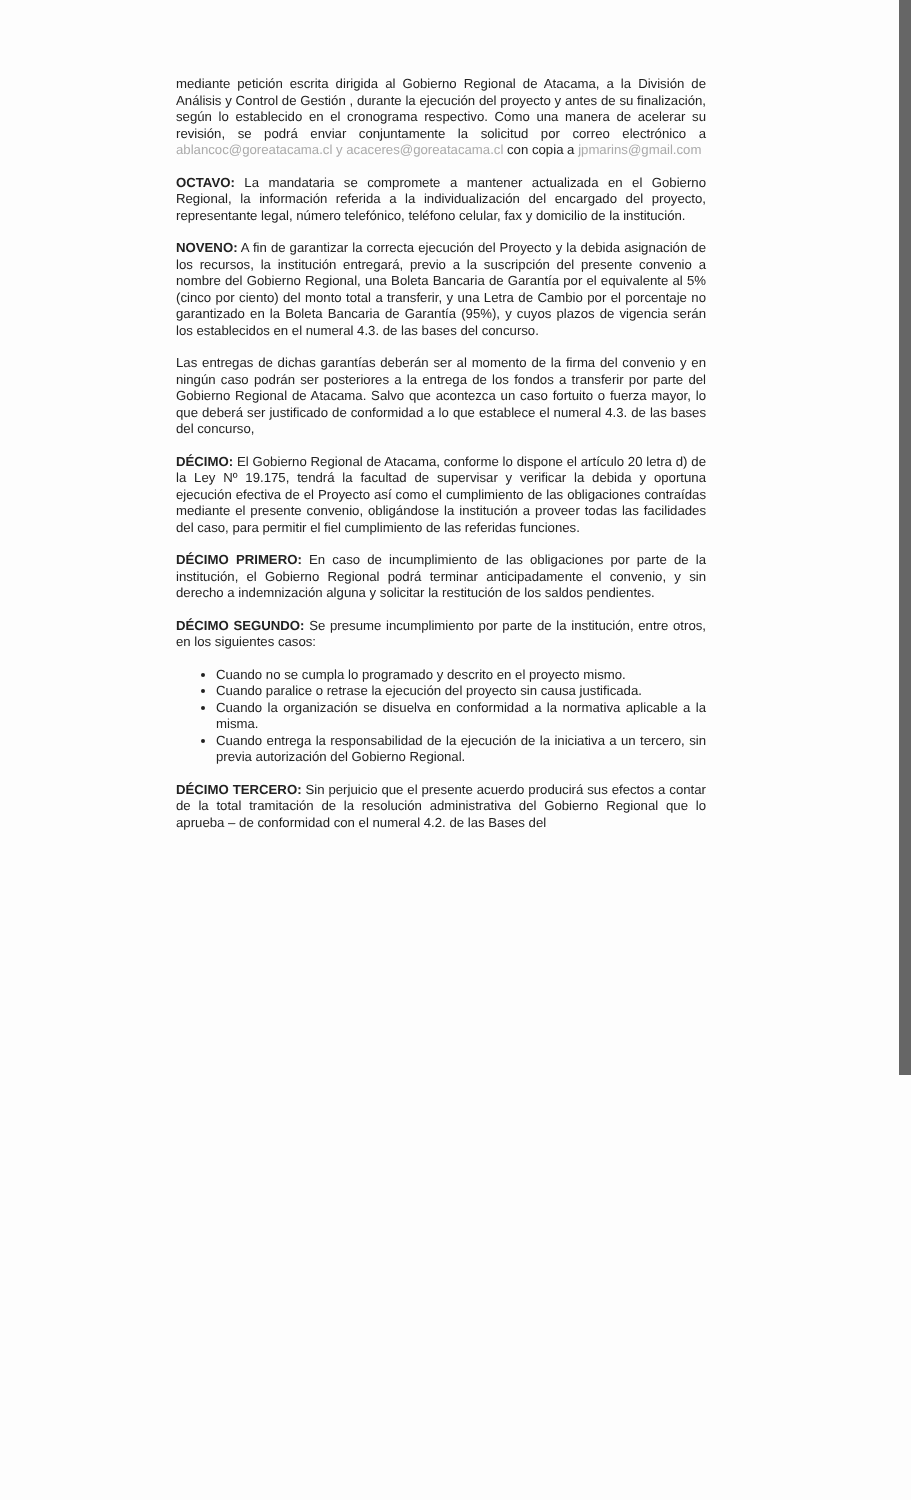mediante petición escrita dirigida al Gobierno Regional de Atacama, a la División de Análisis y Control de Gestión , durante la ejecución del proyecto y antes de su finalización, según lo establecido en el cronograma respectivo. Como una manera de acelerar su revisión, se podrá enviar conjuntamente la solicitud por correo electrónico a ablancoc@goreatacama.cl y acaceres@goreatacama.cl con copia a jpmarins@gmail.com
OCTAVO: La mandataria se compromete a mantener actualizada en el Gobierno Regional, la información referida a la individualización del encargado del proyecto, representante legal, número telefónico, teléfono celular, fax y domicilio de la institución.
NOVENO: A fin de garantizar la correcta ejecución del Proyecto y la debida asignación de los recursos, la institución entregará, previo a la suscripción del presente convenio a nombre del Gobierno Regional, una Boleta Bancaria de Garantía por el equivalente al 5% (cinco por ciento) del monto total a transferir, y una Letra de Cambio por el porcentaje no garantizado en la Boleta Bancaria de Garantía (95%), y cuyos plazos de vigencia serán los establecidos en el numeral 4.3. de las bases del concurso.
Las entregas de dichas garantías deberán ser al momento de la firma del convenio y en ningún caso podrán ser posteriores a la entrega de los fondos a transferir por parte del Gobierno Regional de Atacama. Salvo que acontezca un caso fortuito o fuerza mayor, lo que deberá ser justificado de conformidad a lo que establece el numeral 4.3. de las bases del concurso,
DÉCIMO: El Gobierno Regional de Atacama, conforme lo dispone el artículo 20 letra d) de la Ley Nº 19.175, tendrá la facultad de supervisar y verificar la debida y oportuna ejecución efectiva de el Proyecto así como el cumplimiento de las obligaciones contraídas mediante el presente convenio, obligándose la institución a proveer todas las facilidades del caso, para permitir el fiel cumplimiento de las referidas funciones.
DÉCIMO PRIMERO: En caso de incumplimiento de las obligaciones por parte de la institución, el Gobierno Regional podrá terminar anticipadamente el convenio, y sin derecho a indemnización alguna y solicitar la restitución de los saldos pendientes.
DÉCIMO SEGUNDO: Se presume incumplimiento por parte de la institución, entre otros, en los siguientes casos:
Cuando no se cumpla lo programado y descrito en el proyecto mismo.
Cuando paralice o retrase la ejecución del proyecto sin causa justificada.
Cuando la organización se disuelva en conformidad a la normativa aplicable a la misma.
Cuando entrega la responsabilidad de la ejecución de la iniciativa a un tercero, sin previa autorización del Gobierno Regional.
DÉCIMO TERCERO: Sin perjuicio que el presente acuerdo producirá sus efectos a contar de la total tramitación de la resolución administrativa del Gobierno Regional que lo aprueba – de conformidad con el numeral 4.2. de las Bases del